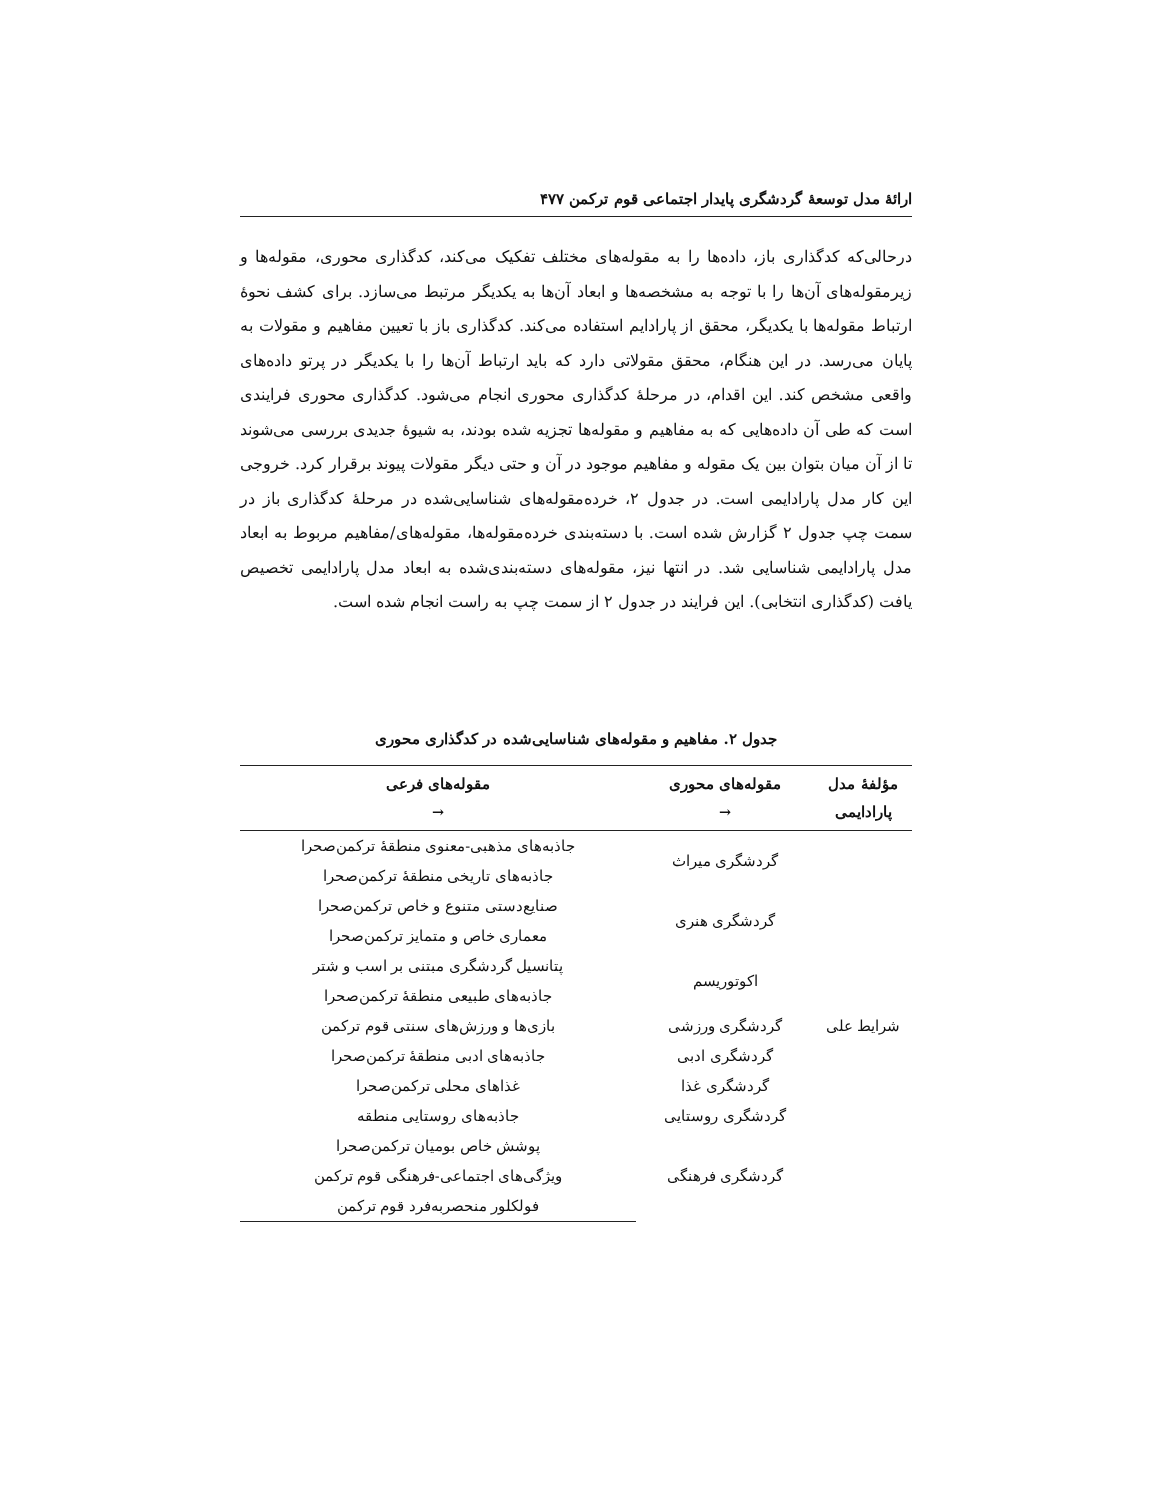ارائهٔ مدل توسعهٔ گردشگری پایدار اجتماعی قوم ترکمن ۴۷۷
درحالی‌که کدگذاری باز، داده‌ها را به مقوله‌های مختلف تفکیک می‌کند، کدگذاری محوری، مقوله‌ها و زیرمقوله‌های آن‌ها را با توجه به مشخصه‌ها و ابعاد آن‌ها به یکدیگر مرتبط می‌سازد. برای کشف نحوهٔ ارتباط مقوله‌ها با یکدیگر، محقق از پارادایم استفاده می‌کند. کدگذاری باز با تعیین مفاهیم و مقولات به پایان می‌رسد. در این هنگام، محقق مقولاتی دارد که باید ارتباط آن‌ها را با یکدیگر در پرتو داده‌های واقعی مشخص کند. این اقدام، در مرحلهٔ کدگذاری محوری انجام می‌شود. کدگذاری محوری فرایندی است که طی آن داده‌هایی که به مفاهیم و مقوله‌ها تجزیه شده بودند، به شیوهٔ جدیدی بررسی می‌شوند تا از آن میان بتوان بین یک مقوله و مفاهیم موجود در آن و حتی دیگر مقولات پیوند برقرار کرد. خروجی این کار مدل پارادایمی است. در جدول ۲، خرده‌مقوله‌های شناسایی‌شده در مرحلهٔ کدگذاری باز در سمت چپ جدول ۲ گزارش شده است. با دسته‌بندی خرده‌مقوله‌ها، مقوله‌های/مفاهیم مربوط به ابعاد مدل پارادایمی شناسایی شد. در انتها نیز، مقوله‌های دسته‌بندی‌شده به ابعاد مدل پارادایمی تخصیص یافت (کدگذاری انتخابی). این فرایند در جدول ۲ از سمت چپ به راست انجام شده است.
جدول ۲. مفاهیم و مقوله‌های شناسایی‌شده در کدگذاری محوری
| مؤلفهٔ مدل پارادایمی | مقوله‌های محوری → | مقوله‌های فرعی → |
| --- | --- | --- |
| شرایط علی | گردشگری میراث | جاذبه‌های مذهبی-معنوی منطقهٔ ترکمن‌صحرا |
| | | جاذبه‌های تاریخی منطقهٔ ترکمن‌صحرا |
| | گردشگری هنری | صنایع‌دستی متنوع و خاص ترکمن‌صحرا |
| | | معماری خاص و متمایز ترکمن‌صحرا |
| | اکوتوریسم | پتانسیل گردشگری مبتنی بر اسب و شتر |
| | | جاذبه‌های طبیعی منطقهٔ ترکمن‌صحرا |
| | گردشگری ورزشی | بازی‌ها و ورزش‌های سنتی قوم ترکمن |
| | گردشگری ادبی | جاذبه‌های ادبی منطقهٔ ترکمن‌صحرا |
| | گردشگری غذا | غذاهای محلی ترکمن‌صحرا |
| | گردشگری روستایی | جاذبه‌های روستایی منطقه |
| | گردشگری فرهنگی | پوشش خاص بومیان ترکمن‌صحرا |
| | | ویژگی‌های اجتماعی-فرهنگی قوم ترکمن |
| | | فولکلور منحصربه‌فرد قوم ترکمن |